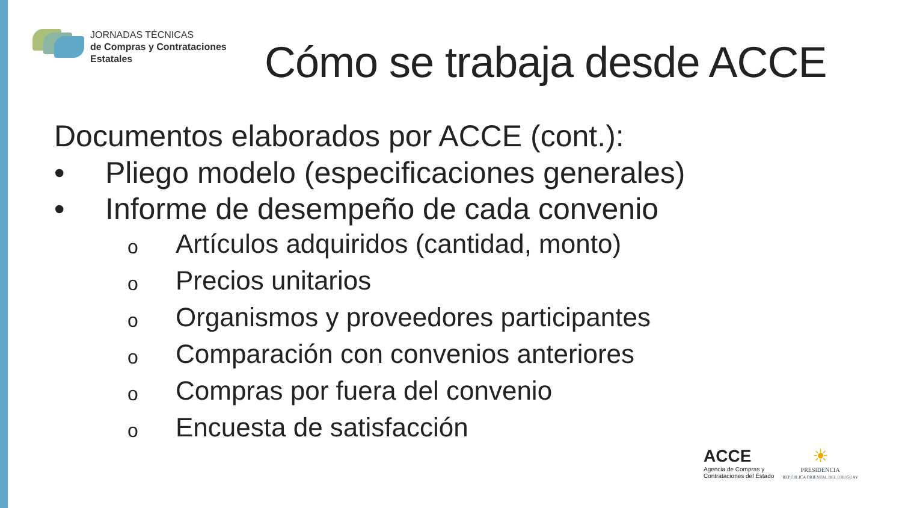JORNADAS TÉCNICAS
de Compras y Contrataciones
Estatales
Cómo se trabaja desde ACCE
Documentos elaborados por ACCE (cont.):
• Pliego modelo (especificaciones generales)
• Informe de desempeño de cada convenio
o Artículos adquiridos (cantidad, monto)
o Precios unitarios
o Organismos y proveedores participantes
o Comparación con convenios anteriores
o Compras por fuera del convenio
o Encuesta de satisfacción
ACCE
Agencia de Compras y
Contrataciones del Estado
☀
PRESIDENCIA
REPÚBLICA ORIENTAL DEL URUGUAY